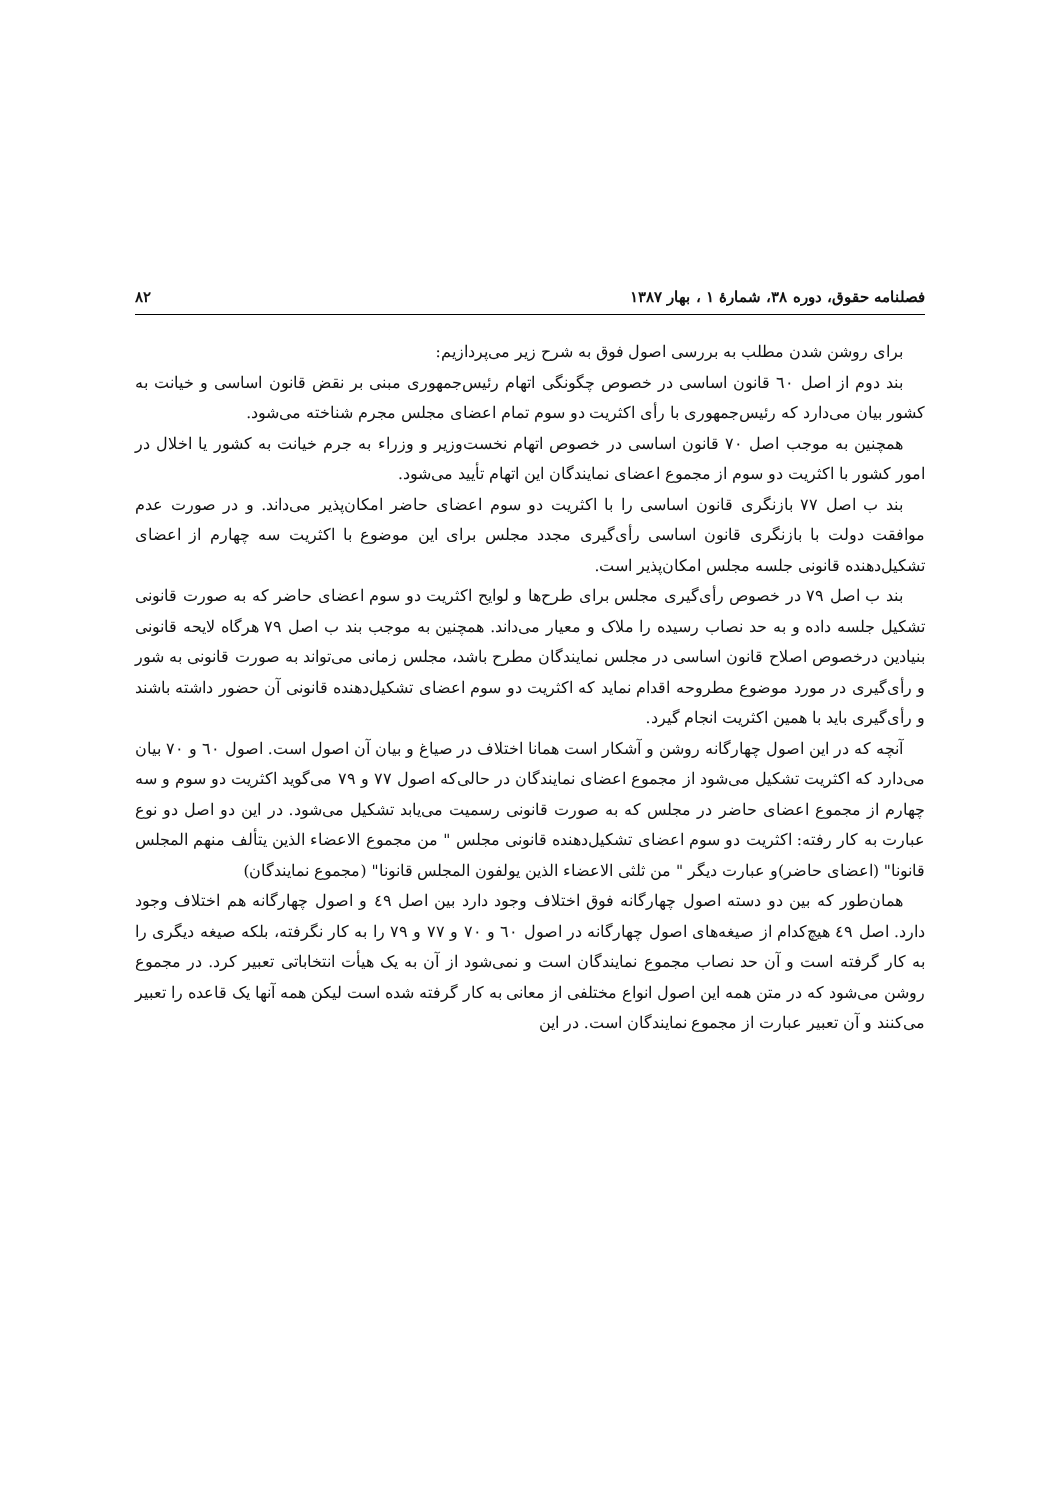فصلنامه حقوق، دوره ۳۸، شمارهٔ ۱ ، بهار ۱۳۸۷ ۸۲
برای روشن شدن مطلب به بررسی اصول فوق به شرح زیر می‌پردازیم:
بند دوم از اصل ٦٠ قانون اساسی در خصوص چگونگی اتهام رئیس‌جمهوری مبنی بر نقض قانون اساسی و خیانت به کشور بیان می‌دارد که رئیس‌جمهوری با رأی اکثریت دو سوم تمام اعضای مجلس مجرم شناخته می‌شود.
همچنین به موجب اصل ۷۰ قانون اساسی در خصوص اتهام نخست‌وزیر و وزراء به جرم خیانت به کشور یا اخلال در امور کشور با اکثریت دو سوم از مجموع اعضای نمایندگان این اتهام تأیید می‌شود.
بند ب اصل ۷۷ بازنگری قانون اساسی را با اکثریت دو سوم اعضای حاضر امکان‌پذیر می‌داند. و در صورت عدم موافقت دولت با بازنگری قانون اساسی رأی‌گیری مجدد مجلس برای این موضوع با اکثریت سه چهارم از اعضای تشکیل‌دهنده قانونی جلسه مجلس امکان‌پذیر است.
بند ب اصل ۷۹ در خصوص رأی‌گیری مجلس برای طرح‌ها و لوایح اکثریت دو سوم اعضای حاضر که به صورت قانونی تشکیل جلسه داده و به حد نصاب رسیده را ملاک و معیار می‌داند. همچنین به موجب بند ب اصل ۷۹ هرگاه لایحه قانونی بنیادین درخصوص اصلاح قانون اساسی در مجلس نمایندگان مطرح باشد، مجلس زمانی می‌تواند به صورت قانونی به شور و رأی‌گیری در مورد موضوع مطروحه اقدام نماید که اکثریت دو سوم اعضای تشکیل‌دهنده قانونی آن حضور داشته باشند و رأی‌گیری باید با همین اکثریت انجام گیرد.
آنچه که در این اصول چهارگانه روشن و آشکار است همانا اختلاف در صیاغ و بیان آن اصول است. اصول ٦٠ و ۷۰ بیان می‌دارد که اکثریت تشکیل می‌شود از مجموع اعضای نمایندگان در حالی‌که اصول ۷۷ و ۷۹ می‌گوید اکثریت دو سوم و سه چهارم از مجموع اعضای حاضر در مجلس که به صورت قانونی رسمیت می‌یابد تشکیل می‌شود. در این دو اصل دو نوع عبارت به کار رفته: اکثریت دو سوم اعضای تشکیل‌دهنده قانونی مجلس " من مجموع الاعضاء الذین یتألف منهم المجلس قانونا" (اعضای حاضر)و عبارت دیگر " من ثلثی الاعضاء الذین یولفون المجلس قانونا" (مجموع نمایندگان)
همان‌طور که بین دو دسته اصول چهارگانه فوق اختلاف وجود دارد بین اصل ٤٩ و اصول چهارگانه هم اختلاف وجود دارد. اصل ٤٩ هیچ‌کدام از صیغه‌های اصول چهارگانه در اصول ٦٠ و ۷۰ و ۷۷ و ۷۹ را به کار نگرفته، بلکه صیغه دیگری را به کار گرفته است و آن حد نصاب مجموع نمایندگان است و نمی‌شود از آن به یک هیأت انتخاباتی تعبیر کرد. در مجموع روشن می‌شود که در متن همه این اصول انواع مختلفی از معانی به کار گرفته شده است لیکن همه آنها یک قاعده را تعبیر می‌کنند و آن تعبیر عبارت از مجموع نمایندگان است. در این